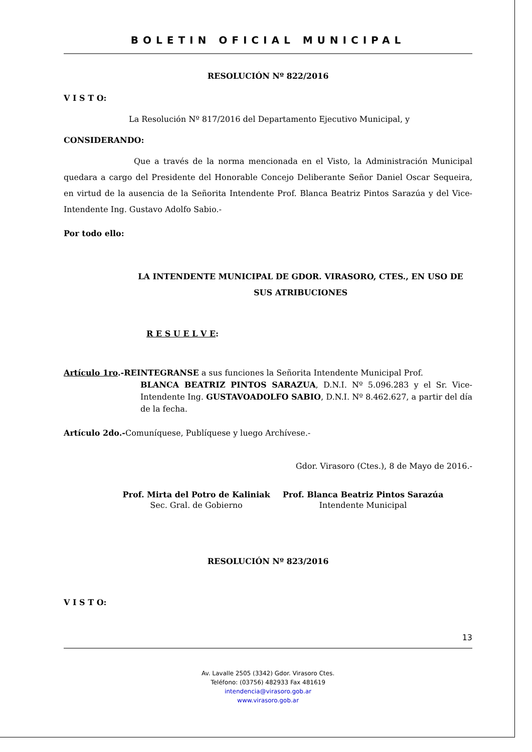BOLETIN OFICIAL MUNICIPAL
RESOLUCIÓN Nº 822/2016
V I S T O:
La Resolución Nº 817/2016 del Departamento Ejecutivo Municipal, y
CONSIDERANDO:
Que a través de la norma mencionada en el Visto, la Administración Municipal quedara a cargo del Presidente del Honorable Concejo Deliberante Señor Daniel Oscar Sequeira, en virtud de la ausencia de la Señorita Intendente Prof. Blanca Beatriz Pintos Sarazúa y del Vice-Intendente Ing. Gustavo Adolfo Sabio.-
Por todo ello:
LA INTENDENTE MUNICIPAL DE GDOR. VIRASORO, CTES., EN USO DE SUS ATRIBUCIONES
R E S U E L V E:
Artículo 1ro.-REINTEGRANSE a sus funciones la Señorita Intendente Municipal Prof.
BLANCA BEATRIZ PINTOS SARAZUA, D.N.I. Nº 5.096.283 y el Sr. Vice-Intendente Ing. GUSTAVOADOLFO SABIO, D.N.I. Nº 8.462.627, a partir del día de la fecha.
Artículo 2do.-Comuníquese, Publíquese y luego Archívese.-
Gdor. Virasoro (Ctes.), 8 de Mayo de 2016.-
Prof. Mirta del Potro de Kaliniak
Sec. Gral. de Gobierno
Prof. Blanca Beatriz Pintos Sarazúa
Intendente Municipal
RESOLUCIÓN Nº 823/2016
V I S T O:
13
Av. Lavalle 2505 (3342) Gdor. Virasoro Ctes.
Teléfono: (03756) 482933 Fax 481619
intendencia@virasoro.gob.ar
www.virasoro.gob.ar